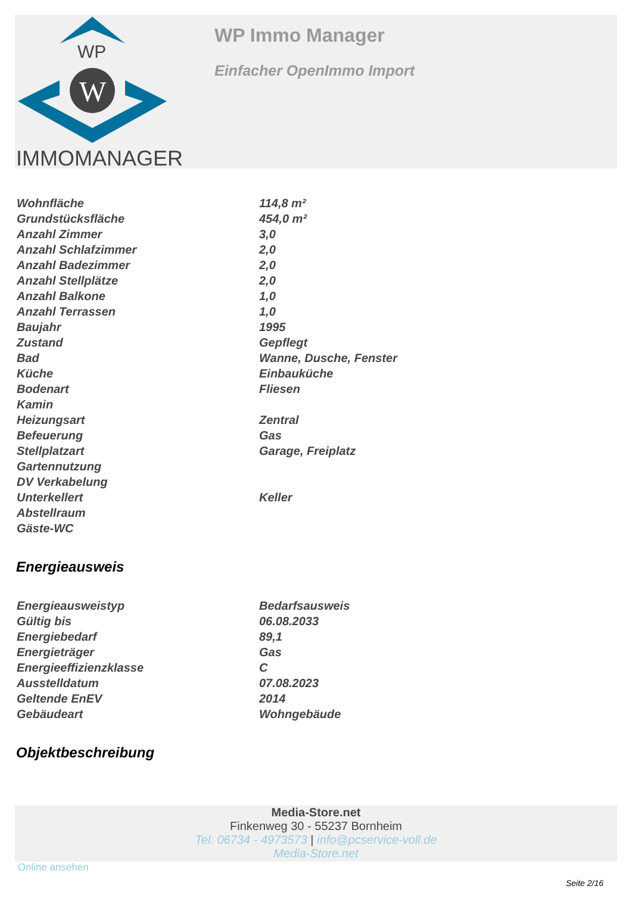WP
W
IMMOMANAGER
WP Immo Manager
Einfacher OpenImmo Import
| Wohnfläche | 114,8 m² |
| Grundstücksfläche | 454,0 m² |
| Anzahl Zimmer | 3,0 |
| Anzahl Schlafzimmer | 2,0 |
| Anzahl Badezimmer | 2,0 |
| Anzahl Stellplätze | 2,0 |
| Anzahl Balkone | 1,0 |
| Anzahl Terrassen | 1,0 |
| Baujahr | 1995 |
| Zustand | Gepflegt |
| Bad | Wanne, Dusche, Fenster |
| Küche | Einbauküche |
| Bodenart | Fliesen |
| Kamin | |
| Heizungsart | Zentral |
| Befeuerung | Gas |
| Stellplatzart | Garage, Freiplatz |
| Gartennutzung | |
| DV Verkabelung | |
| Unterkellert | Keller |
| Abstellraum | |
| Gäste-WC | |
Energieausweis
| Energieausweistyp | Bedarfsausweis |
| Gültig bis | 06.08.2033 |
| Energiebedarf | 89,1 |
| Energieträger | Gas |
| Energieeffizienzklasse | C |
| Ausstelldatum | 07.08.2023 |
| Geltende EnEV | 2014 |
| Gebäudeart | Wohngebäude |
Objektbeschreibung
Media-Store.net
Finkenweg 30 - 55237 Bornheim
Tel: 06734 - 4973573 | info@pcservice-voll.de
Media-Store.net
Online ansehen
Seite 2/16